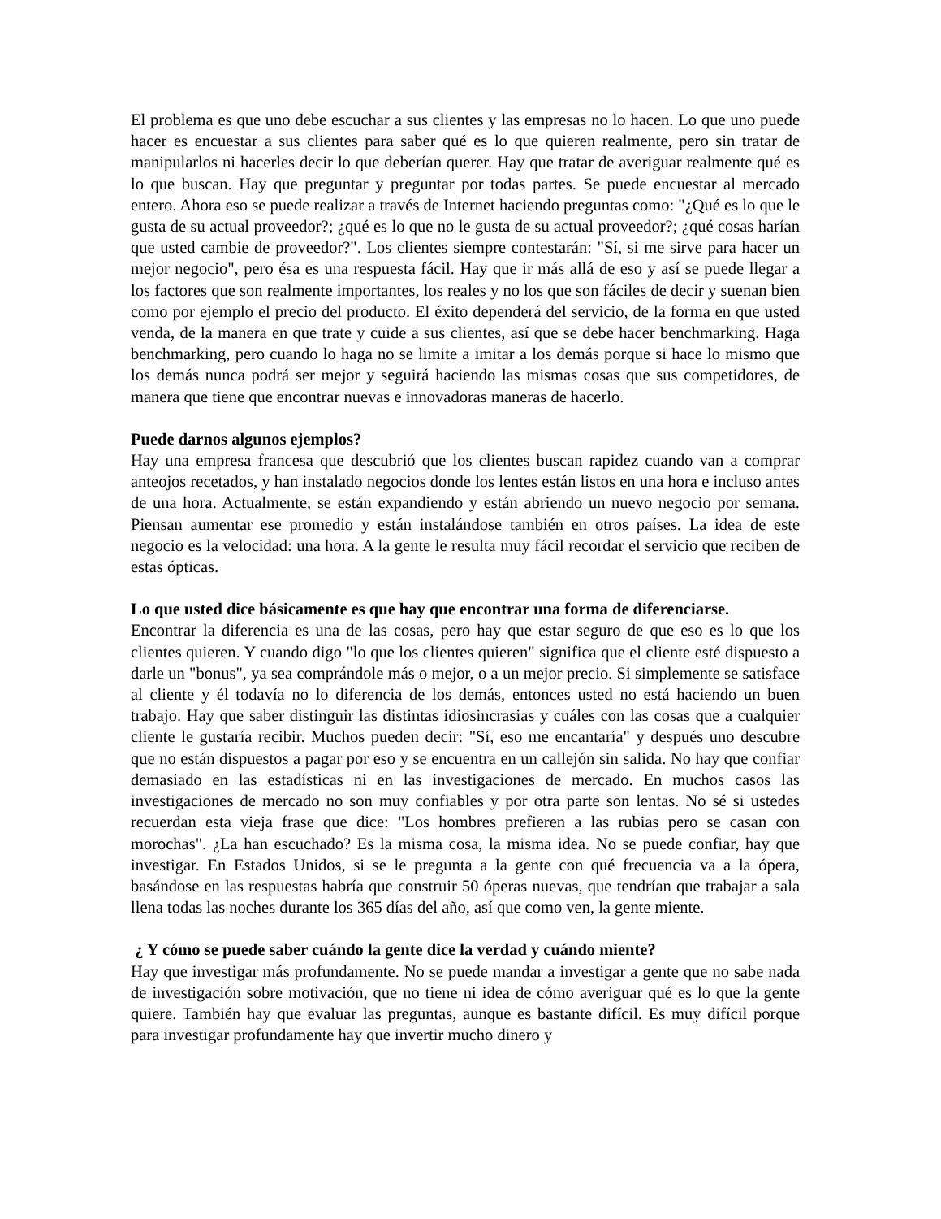El problema es que uno debe escuchar a sus clientes y las empresas no lo hacen. Lo que uno puede hacer es encuestar a sus clientes para saber qué es lo que quieren realmente, pero sin tratar de manipularlos ni hacerles decir lo que deberían querer. Hay que tratar de averiguar realmente qué es lo que buscan. Hay que preguntar y preguntar por todas partes. Se puede encuestar al mercado entero. Ahora eso se puede realizar a través de Internet haciendo preguntas como: "¿Qué es lo que le gusta de su actual proveedor?; ¿qué es lo que no le gusta de su actual proveedor?; ¿qué cosas harían que usted cambie de proveedor?". Los clientes siempre contestarán: "Sí, si me sirve para hacer un mejor negocio", pero ésa es una respuesta fácil. Hay que ir más allá de eso y así se puede llegar a los factores que son realmente importantes, los reales y no los que son fáciles de decir y suenan bien como por ejemplo el precio del producto. El éxito dependerá del servicio, de la forma en que usted venda, de la manera en que trate y cuide a sus clientes, así que se debe hacer benchmarking. Haga benchmarking, pero cuando lo haga no se limite a imitar a los demás porque si hace lo mismo que los demás nunca podrá ser mejor y seguirá haciendo las mismas cosas que sus competidores, de manera que tiene que encontrar nuevas e innovadoras maneras de hacerlo.
Puede darnos algunos ejemplos?
Hay una empresa francesa que descubrió que los clientes buscan rapidez cuando van a comprar anteojos recetados, y han instalado negocios donde los lentes están listos en una hora e incluso antes de una hora. Actualmente, se están expandiendo y están abriendo un nuevo negocio por semana. Piensan aumentar ese promedio y están instalándose también en otros países. La idea de este negocio es la velocidad: una hora. A la gente le resulta muy fácil recordar el servicio que reciben de estas ópticas.
Lo que usted dice básicamente es que hay que encontrar una forma de diferenciarse.
Encontrar la diferencia es una de las cosas, pero hay que estar seguro de que eso es lo que los clientes quieren. Y cuando digo "lo que los clientes quieren" significa que el cliente esté dispuesto a darle un "bonus", ya sea comprándole más o mejor, o a un mejor precio. Si simplemente se satisface al cliente y él todavía no lo diferencia de los demás, entonces usted no está haciendo un buen trabajo. Hay que saber distinguir las distintas idiosincrasias y cuáles con las cosas que a cualquier cliente le gustaría recibir. Muchos pueden decir: "Sí, eso me encantaría" y después uno descubre que no están dispuestos a pagar por eso y se encuentra en un callejón sin salida. No hay que confiar demasiado en las estadísticas ni en las investigaciones de mercado. En muchos casos las investigaciones de mercado no son muy confiables y por otra parte son lentas. No sé si ustedes recuerdan esta vieja frase que dice: "Los hombres prefieren a las rubias pero se casan con morochas". ¿La han escuchado? Es la misma cosa, la misma idea. No se puede confiar, hay que investigar. En Estados Unidos, si se le pregunta a la gente con qué frecuencia va a la ópera, basándose en las respuestas habría que construir 50 óperas nuevas, que tendrían que trabajar a sala llena todas las noches durante los 365 días del año, así que como ven, la gente miente.
¿ Y cómo se puede saber cuándo la gente dice la verdad y cuándo miente?
Hay que investigar más profundamente. No se puede mandar a investigar a gente que no sabe nada de investigación sobre motivación, que no tiene ni idea de cómo averiguar qué es lo que la gente quiere. También hay que evaluar las preguntas, aunque es bastante difícil. Es muy difícil porque para investigar profundamente hay que invertir mucho dinero y